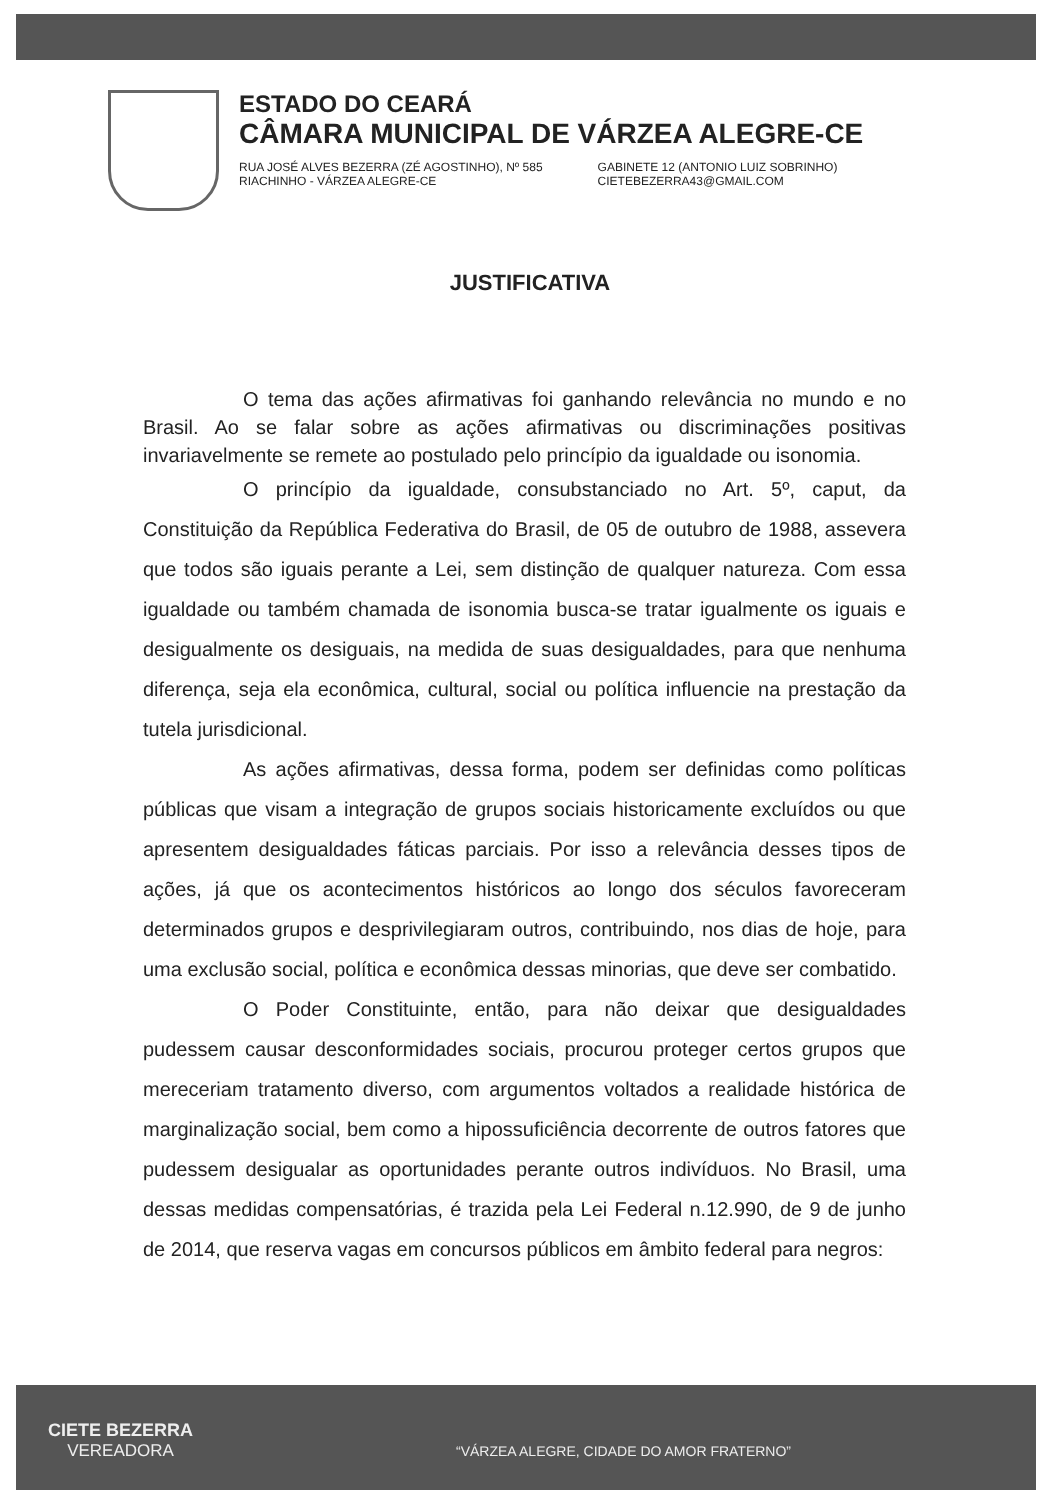ESTADO DO CEARÁ
CÂMARA MUNICIPAL DE VÁRZEA ALEGRE-CE
RUA JOSÉ ALVES BEZERRA (ZÉ AGOSTINHO), Nº 585
RIACHINHO - VÁRZEA ALEGRE-CE
GABINETE 12 (ANTONIO LUIZ SOBRINHO)
CIETEBEZERRA43@GMAIL.COM
JUSTIFICATIVA
O tema das ações afirmativas foi ganhando relevância no mundo e no Brasil. Ao se falar sobre as ações afirmativas ou discriminações positivas invariavelmente se remete ao postulado pelo princípio da igualdade ou isonomia.
O princípio da igualdade, consubstanciado no Art. 5º, caput, da Constituição da República Federativa do Brasil, de 05 de outubro de 1988, assevera que todos são iguais perante a Lei, sem distinção de qualquer natureza. Com essa igualdade ou também chamada de isonomia busca-se tratar igualmente os iguais e desigualmente os desiguais, na medida de suas desigualdades, para que nenhuma diferença, seja ela econômica, cultural, social ou política influencie na prestação da tutela jurisdicional.
As ações afirmativas, dessa forma, podem ser definidas como políticas públicas que visam a integração de grupos sociais historicamente excluídos ou que apresentem desigualdades fáticas parciais. Por isso a relevância desses tipos de ações, já que os acontecimentos históricos ao longo dos séculos favoreceram determinados grupos e desprivilegiaram outros, contribuindo, nos dias de hoje, para uma exclusão social, política e econômica dessas minorias, que deve ser combatido.
O Poder Constituinte, então, para não deixar que desigualdades pudessem causar desconformidades sociais, procurou proteger certos grupos que mereceriam tratamento diverso, com argumentos voltados a realidade histórica de marginalização social, bem como a hipossuficiência decorrente de outros fatores que pudessem desigualar as oportunidades perante outros indivíduos. No Brasil, uma dessas medidas compensatórias, é trazida pela Lei Federal n.12.990, de 9 de junho de 2014, que reserva vagas em concursos públicos em âmbito federal para negros:
CIETE BEZERRA
VEREADORA
“VÁRZEA ALEGRE, CIDADE DO AMOR FRATERNO”